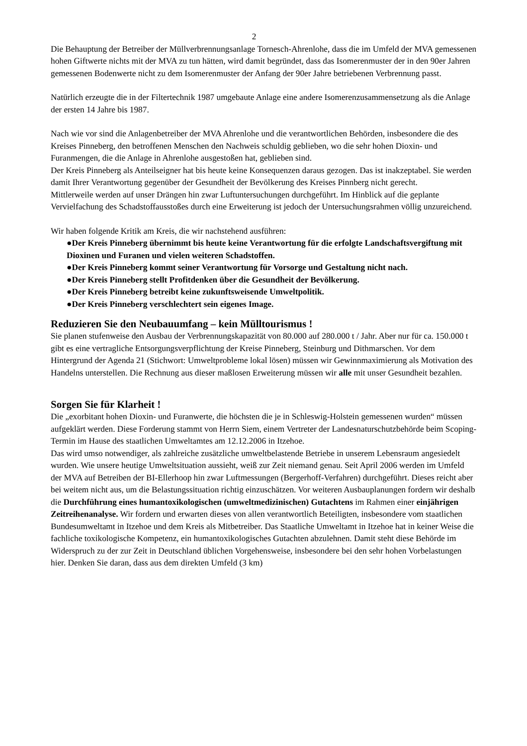2
Die Behauptung der Betreiber der Müllverbrennungsanlage Tornesch-Ahrenlohe, dass die im Umfeld der MVA gemessenen hohen Giftwerte nichts mit der MVA zu tun hätten, wird damit begründet, dass das Isomerenmuster der in den 90er Jahren gemessenen Bodenwerte nicht zu dem Isomerenmuster der Anfang der 90er Jahre betriebenen Verbrennung passt.
Natürlich erzeugte die in der Filtertechnik 1987 umgebaute Anlage eine andere Isomerenzusammensetzung als die Anlage der ersten 14 Jahre bis 1987.
Nach wie vor sind die Anlagenbetreiber der MVA Ahrenlohe und die verantwortlichen Behörden, insbesondere die des Kreises Pinneberg, den betroffenen Menschen den Nachweis schuldig geblieben, wo die sehr hohen Dioxin- und Furanmengen, die die Anlage in Ahrenlohe ausgestoßen hat, geblieben sind.
Der Kreis Pinneberg als Anteilseigner hat bis heute keine Konsequenzen daraus gezogen. Das ist inakzeptabel. Sie werden damit Ihrer Verantwortung gegenüber der Gesundheit der Bevölkerung des Kreises Pinnberg nicht gerecht.
Mittlerweile werden auf unser Drängen hin zwar Luftuntersuchungen durchgeführt. Im Hinblick auf die geplante Vervielfachung des Schadstoffausstoßes durch eine Erweiterung ist jedoch der Untersuchungsrahmen völlig unzureichend.
Wir haben folgende Kritik am Kreis, die wir nachstehend ausführen:
●Der Kreis Pinneberg übernimmt bis heute keine Verantwortung für die erfolgte Landschaftsvergiftung mit Dioxinen und Furanen und vielen weiteren Schadstoffen.
●Der Kreis Pinneberg kommt seiner Verantwortung für Vorsorge und Gestaltung nicht nach.
●Der Kreis Pinneberg stellt Profitdenken über die Gesundheit der Bevölkerung.
●Der Kreis Pinneberg betreibt keine zukunftsweisende Umweltpolitik.
●Der Kreis Pinneberg verschlechtert sein eigenes Image.
Reduzieren Sie den Neubauumfang – kein Mülltourismus !
Sie planen stufenweise den Ausbau der Verbrennungskapazität von 80.000 auf 280.000 t / Jahr. Aber nur für ca. 150.000 t gibt es eine vertragliche Entsorgungsverpflichtung der Kreise Pinneberg, Steinburg und Dithmarschen. Vor dem Hintergrund der Agenda 21 (Stichwort: Umweltprobleme lokal lösen) müssen wir Gewinnmaximierung als Motivation des Handelns unterstellen. Die Rechnung aus dieser maßlosen Erweiterung müssen wir alle mit unser Gesundheit bezahlen.
Sorgen Sie für Klarheit !
Die „exorbitant hohen Dioxin- und Furanwerte, die höchsten die je in Schleswig-Holstein gemessenen wurden“ müssen aufgeklärt werden. Diese Forderung stammt von Herrn Siem, einem Vertreter der Landesnaturschutzbehörde beim Scoping-Termin im Hause des staatlichen Umweltamtes am 12.12.2006 in Itzehoe.
Das wird umso notwendiger, als zahlreiche zusätzliche umweltbelastende Betriebe in unserem Lebensraum angesiedelt wurden. Wie unsere heutige Umweltsituation aussieht, weiß zur Zeit niemand genau. Seit April 2006 werden im Umfeld der MVA auf Betreiben der BI-Ellerhoop hin zwar Luftmessungen (Bergerhoff-Verfahren) durchgeführt. Dieses reicht aber bei weitem nicht aus, um die Belastungssituation richtig einzuschätzen. Vor weiteren Ausbauplanungen fordern wir deshalb die Durchführung eines humantoxikologischen (umweltmedizinischen) Gutachtens im Rahmen einer einjährigen Zeitreihenanalyse. Wir fordern und erwarten dieses von allen verantwortlich Beteiligten, insbesondere vom staatlichen Bundesumweltamt in Itzehoe und dem Kreis als Mitbetreiber. Das Staatliche Umweltamt in Itzehoe hat in keiner Weise die fachliche toxikologische Kompetenz, ein humantoxikologisches Gutachten abzulehnen. Damit steht diese Behörde im Widerspruch zu der zur Zeit in Deutschland üblichen Vorgehensweise, insbesondere bei den sehr hohen Vorbelastungen hier. Denken Sie daran, dass aus dem direkten Umfeld (3 km)